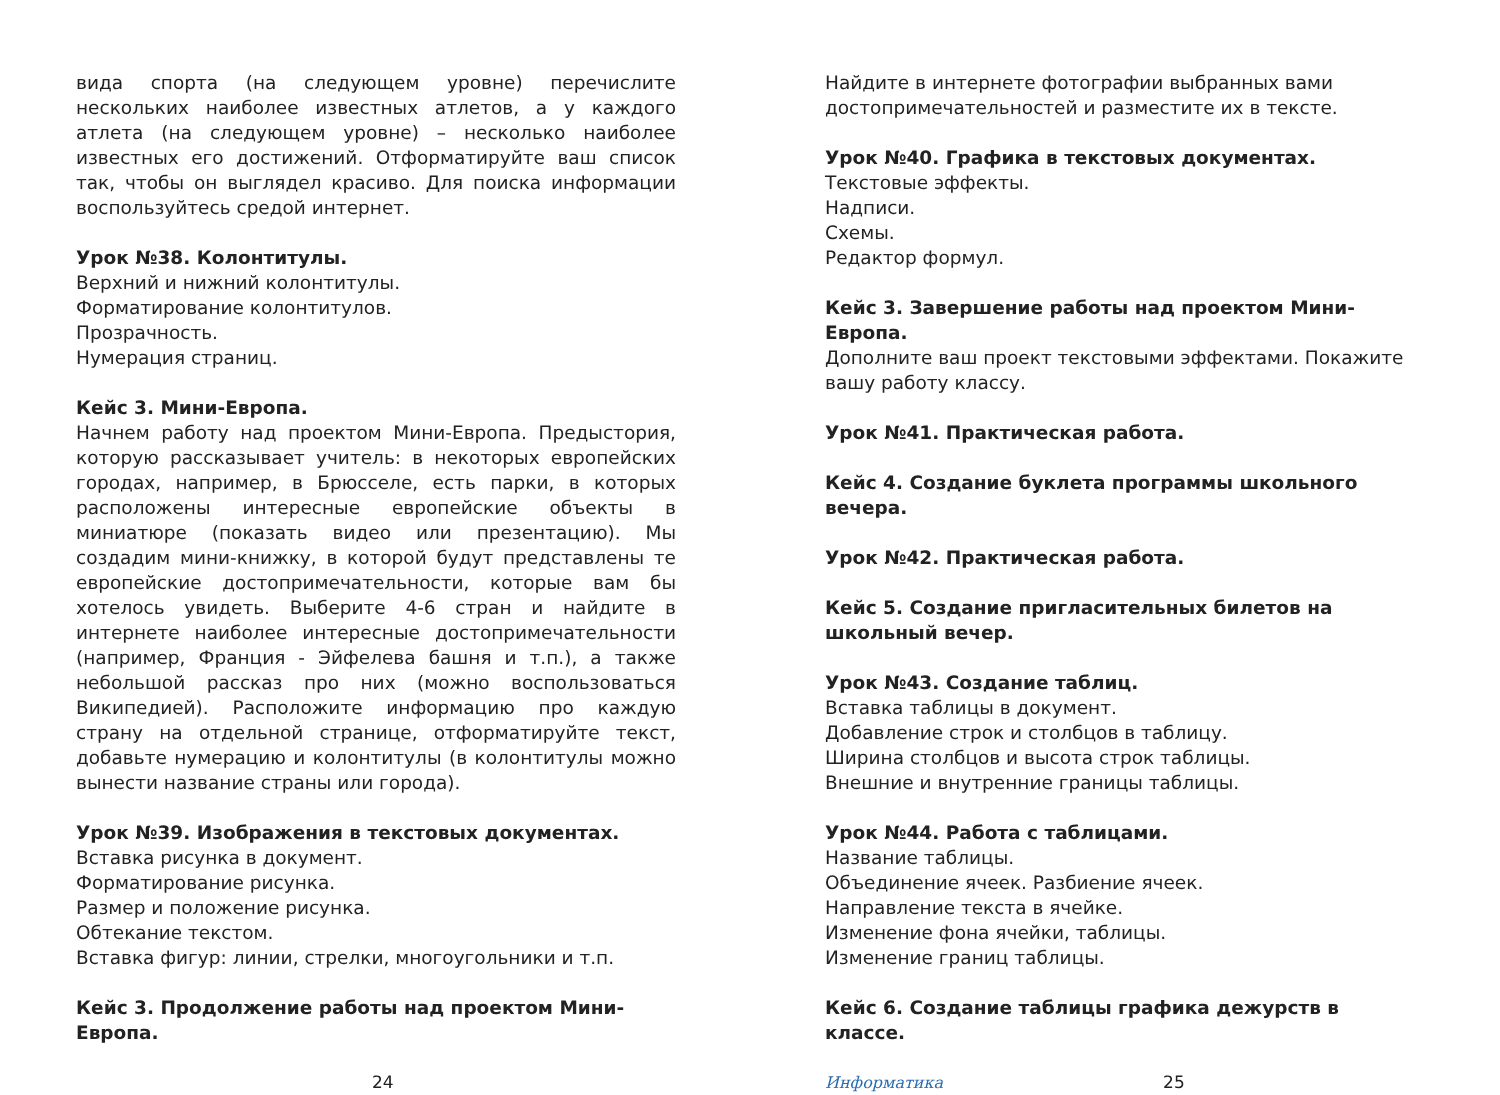вида спорта (на следующем уровне) перечислите нескольких наиболее известных атлетов, а у каждого атлета (на следующем уровне) – несколько наиболее известных его достижений. Отформатируйте ваш список так, чтобы он выглядел красиво. Для поиска информации воспользуйтесь средой интернет.
Урок №38. Колонтитулы.
Верхний и нижний колонтитулы.
Форматирование колонтитулов.
Прозрачность.
Нумерация страниц.
Кейс 3. Мини-Европа.
Начнем работу над проектом Мини-Европа. Предыстория, которую рассказывает учитель: в некоторых европейских городах, например, в Брюсселе, есть парки, в которых расположены интересные европейские объекты в миниатюре (показать видео или презентацию). Мы создадим мини-книжку, в которой будут представлены те европейские достопримечательности, которые вам бы хотелось увидеть. Выберите 4-6 стран и найдите в интернете наиболее интересные достопримечательности (например, Франция - Эйфелева башня и т.п.), а также небольшой рассказ про них (можно воспользоваться Википедией). Расположите информацию про каждую страну на отдельной странице, отформатируйте текст, добавьте нумерацию и колонтитулы (в колонтитулы можно вынести название страны или города).
Урок №39. Изображения в текстовых документах.
Вставка рисунка в документ.
Форматирование рисунка.
Размер и положение рисунка.
Обтекание текстом.
Вставка фигур: линии, стрелки, многоугольники и т.п.
Кейс 3. Продолжение работы над проектом Мини-Европа.
24
Найдите в интернете фотографии выбранных вами достопримечательностей и разместите их в тексте.
Урок №40. Графика в текстовых документах.
Текстовые эффекты.
Надписи.
Схемы.
Редактор формул.
Кейс 3. Завершение работы над проектом Мини-Европа.
Дополните ваш проект текстовыми эффектами. Покажите вашу работу классу.
Урок №41. Практическая работа.
Кейс 4. Создание буклета программы школьного вечера.
Урок №42. Практическая работа.
Кейс 5. Создание пригласительных билетов на школьный вечер.
Урок №43. Создание таблиц.
Вставка таблицы в документ.
Добавление строк и столбцов в таблицу.
Ширина столбцов и высота строк таблицы.
Внешние и внутренние границы таблицы.
Урок №44. Работа с таблицами.
Название таблицы.
Объединение ячеек. Разбиение ячеек.
Направление текста в ячейке.
Изменение фона ячейки, таблицы.
Изменение границ таблицы.
Кейс 6. Создание таблицы графика дежурств в классе.
Информатика 25